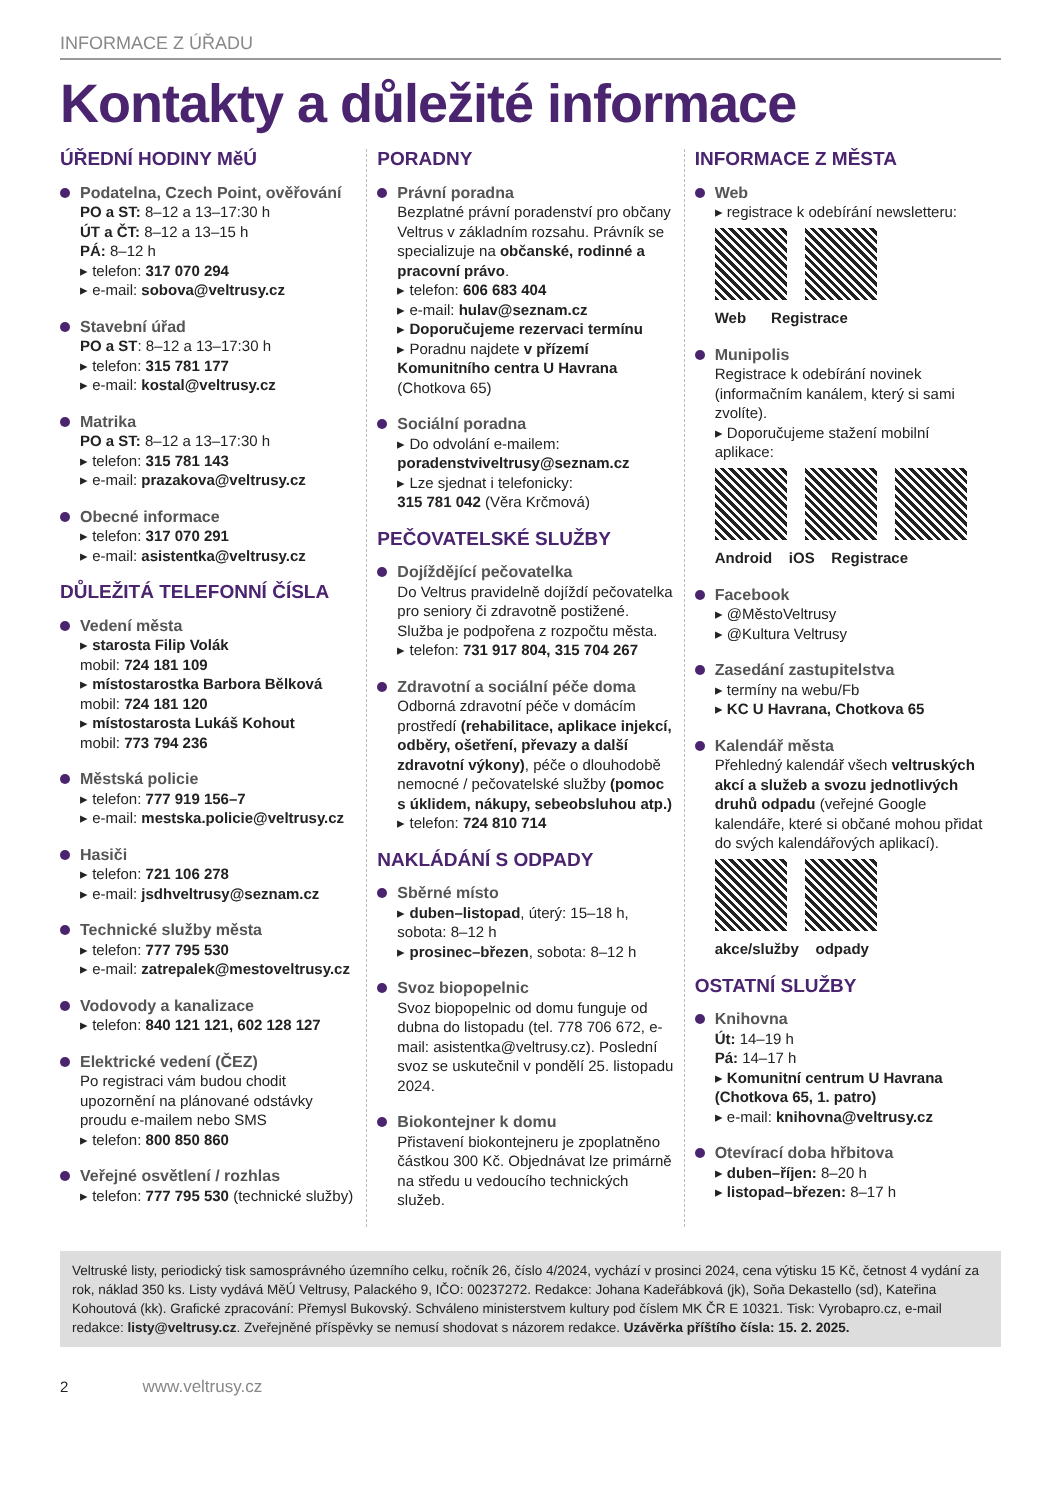INFORMACE Z ÚŘADU
Kontakty a důležité informace
ÚŘEDNÍ HODINY MěÚ
Podatelna, Czech Point, ověřování
PO a ST: 8–12 a 13–17:30 h
ÚT a ČT: 8–12 a 13–15 h
PÁ: 8–12 h
▸ telefon: 317 070 294
▸ e-mail: sobova@veltrusy.cz
Stavební úřad
PO a ST: 8–12 a 13–17:30 h
▸ telefon: 315 781 177
▸ e-mail: kostal@veltrusy.cz
Matrika
PO a ST: 8–12 a 13–17:30 h
▸ telefon: 315 781 143
▸ e-mail: prazakova@veltrusy.cz
Obecné informace
▸ telefon: 317 070 291
▸ e-mail: asistentka@veltrusy.cz
DŮLEŽITÁ TELEFONNÍ ČÍSLA
Vedení města
▸ starosta Filip Volák
mobil: 724 181 109
▸ místostarostka Barbora Bělková
mobil: 724 181 120
▸ místostarosta Lukáš Kohout
mobil: 773 794 236
Městská policie
▸ telefon: 777 919 156–7
▸ e-mail: mestska.policie@veltrusy.cz
Hasiči
▸ telefon: 721 106 278
▸ e-mail: jsdhveltrusy@seznam.cz
Technické služby města
▸ telefon: 777 795 530
▸ e-mail: zatrepalek@mestoveltrusy.cz
Vodovody a kanalizace
▸ telefon: 840 121 121, 602 128 127
Elektrické vedení (ČEZ)
Po registraci vám budou chodit upozornění na plánované odstávky proudu e-mailem nebo SMS
▸ telefon: 800 850 860
Veřejné osvětlení / rozhlas
▸ telefon: 777 795 530 (technické služby)
PORADNY
Právní poradna
Bezplatné právní poradenství pro občany Veltrus v základním rozsahu. Právník se specializuje na občanské, rodinné a pracovní právo.
▸ telefon: 606 683 404
▸ e-mail: hulav@seznam.cz
▸ Doporučujeme rezervaci termínu
▸ Poradnu najdete v přízemí Komunitního centra U Havrana (Chotkova 65)
Sociální poradna
▸ Do odvolání e-mailem:
poradenstviveltrusy@seznam.cz
▸ Lze sjednat i telefonicky:
315 781 042 (Věra Krčmová)
PEČOVATELSKÉ SLUŽBY
Dojíždějící pečovatelka
Do Veltrus pravidelně dojíždí pečovatelka pro seniory či zdravotně postižené. Služba je podpořena z rozpočtu města.
▸ telefon: 731 917 804, 315 704 267
Zdravotní a sociální péče doma
Odborná zdravotní péče v domácím prostředí (rehabilitace, aplikace injekcí, odběry, ošetření, převazy a další zdravotní výkony), péče o dlouhodobě nemocné / pečovatelské služby (pomoc s úklidem, nákupy, sebeobsluhou atp.)
▸ telefon: 724 810 714
NAKLÁDÁNÍ S ODPADY
Sběrné místo
▸ duben–listopad, úterý: 15–18 h, sobota: 8–12 h
▸ prosinec–březen, sobota: 8–12 h
Svoz biopopelnic
Svoz biopopelnic od domu funguje od dubna do listopadu (tel. 778 706 672, e-mail: asistentka@veltrusy.cz). Poslední svoz se uskutečnil v pondělí 25. listopadu 2024.
Biokontejner k domu
Přistavení biokontejneru je zpoplatněno částkou 300 Kč. Objednávat lze primárně na středu u vedoucího technických služeb.
INFORMACE Z MĚSTA
Web
▸ registrace k odebírání newsletteru:
Web Registrace
Munipolis
Registrace k odebírání novinek (informačním kanálem, který si sami zvolíte).
▸ Doporučujeme stažení mobilní aplikace:
Android iOS Registrace
Facebook
▸ @MěstoVeltrusy
▸ @Kultura Veltrusy
Zasedání zastupitelstva
▸ termíny na webu/Fb
▸ KC U Havrana, Chotkova 65
Kalendář města
Přehledný kalendář všech veltruských akcí a služeb a svozu jednotlivých druhů odpadu (veřejné Google kalendáře, které si občané mohou přidat do svých kalendářových aplikací).
akce/služby odpady
OSTATNÍ SLUŽBY
Knihovna
Út: 14–19 h
Pá: 14–17 h
▸ Komunitní centrum U Havrana (Chotkova 65, 1. patro)
▸ e-mail: knihovna@veltrusy.cz
Otevírací doba hřbitova
▸ duben–říjen: 8–20 h
▸ listopad–březen: 8–17 h
Veltruské listy, periodický tisk samosprávného územního celku, ročník 26, číslo 4/2024, vychází v prosinci 2024, cena výtisku 15 Kč, četnost 4 vydání za rok, náklad 350 ks. Listy vydává MěÚ Veltrusy, Palackého 9, IČO: 00237272. Redakce: Johana Kadeřábková (jk), Soňa Dekastello (sd), Kateřina Kohoutová (kk). Grafické zpracování: Přemysl Bukovský. Schváleno ministerstvem kultury pod číslem MK ČR E 10321. Tisk: Vyrobapro.cz, e-mail redakce: listy@veltrusy.cz. Zveřejněné příspěvky se nemusí shodovat s názorem redakce. Uzávěrka příštího čísla: 15. 2. 2025.
2 www.veltrusy.cz